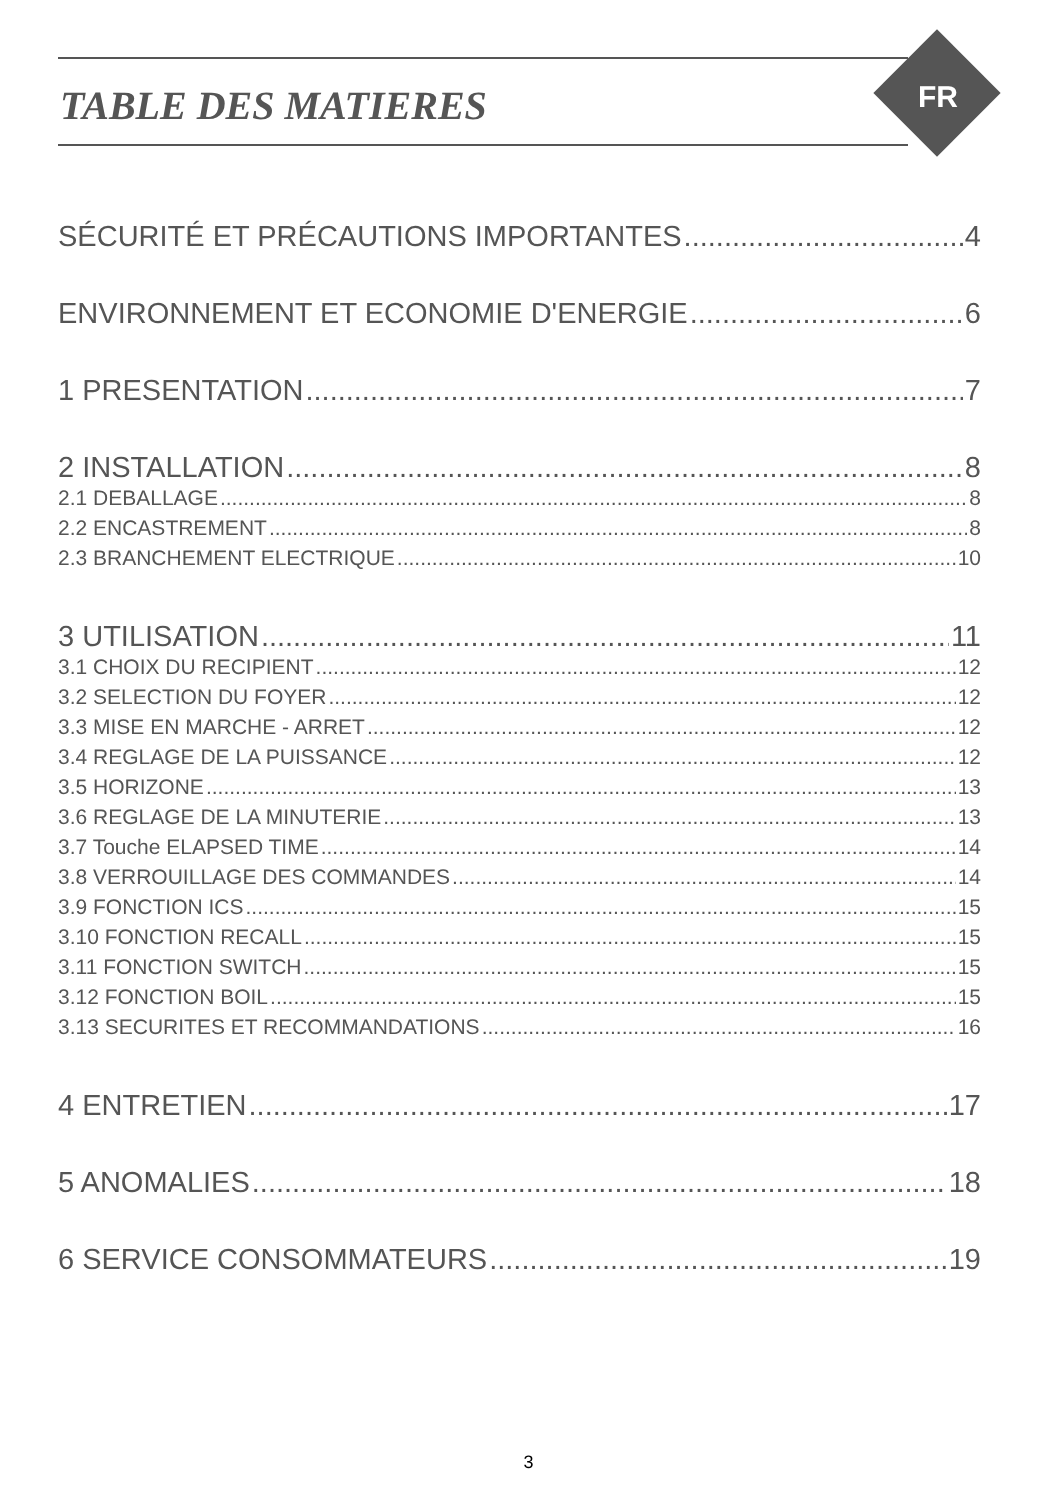TABLE DES MATIERES FR
SÉCURITÉ ET PRÉCAUTIONS IMPORTANTES 4
ENVIRONNEMENT ET ECONOMIE D'ENERGIE 6
1 PRESENTATION 7
2 INSTALLATION 8
2.1 DEBALLAGE 8
2.2 ENCASTREMENT 8
2.3 BRANCHEMENT ELECTRIQUE 10
3 UTILISATION 11
3.1 CHOIX DU RECIPIENT 12
3.2 SELECTION DU FOYER 12
3.3 MISE EN MARCHE - ARRET 12
3.4 REGLAGE DE LA PUISSANCE 12
3.5 HORIZONE 13
3.6 REGLAGE DE LA MINUTERIE 13
3.7 Touche ELAPSED TIME 14
3.8 VERROUILLAGE DES COMMANDES 14
3.9 FONCTION ICS 15
3.10 FONCTION RECALL 15
3.11 FONCTION SWITCH 15
3.12 FONCTION BOIL 15
3.13 SECURITES ET RECOMMANDATIONS 16
4 ENTRETIEN 17
5 ANOMALIES 18
6 SERVICE CONSOMMATEURS 19
3